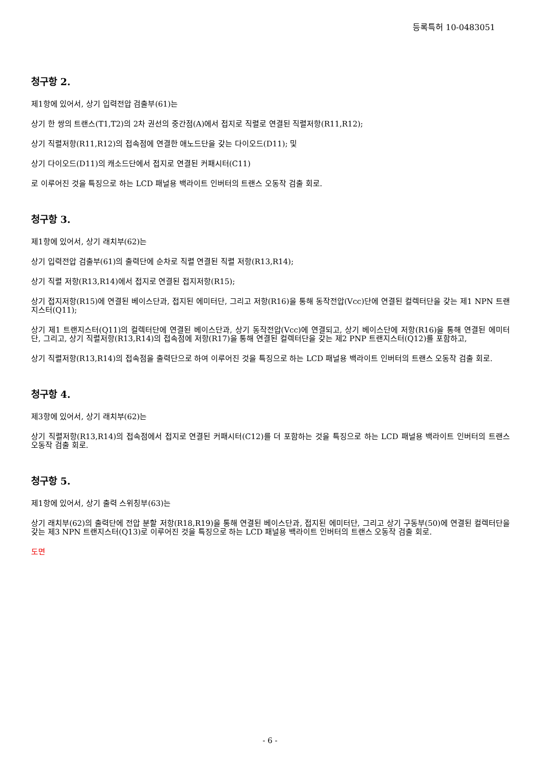등록특허 10-0483051
청구항 2.
제1항에 있어서, 상기 입력전압 검출부(61)는
상기 한 쌍의 트랜스(T1,T2)의 2차 권선의 중간점(A)에서 접지로 직렬로 연결된 직렬저항(R11,R12);
상기 직렬저항(R11,R12)의 접속점에 연결한 애노드단을 갖는 다이오드(D11); 및
상기 다이오드(D11)의 캐소드단에서 접지로 연결된 커패시터(C11)
로 이루어진 것을 특징으로 하는 LCD 패널용 백라이트 인버터의 트랜스 오동작 검출 회로.
청구항 3.
제1항에 있어서, 상기 래치부(62)는
상기 입력전압 검출부(61)의 출력단에 순차로 직렬 연결된 직렬 저항(R13,R14);
상기 직렬 저항(R13,R14)에서 접지로 연결된 접지저항(R15);
상기 접지저항(R15)에 연결된 베이스단과, 접지된 에미터단, 그리고 저항(R16)을 통해 동작전압(Vcc)단에 연결된 컬렉터단을 갖는 제1 NPN 트랜지스터(Q11);
상기 제1 트랜지스터(Q11)의 컬렉터단에 연결된 베이스단과, 상기 동작전압(Vcc)에 연결되고, 상기 베이스단에 저항(R16)을 통해 연결된 에미터단, 그리고, 상기 직렬저항(R13,R14)의 접속점에 저항(R17)을 통해 연결된 컬렉터단을 갖는 제2 PNP 트랜지스터(Q12)를 포함하고,
상기 직렬저항(R13,R14)의 접속점을 출력단으로 하여 이루어진 것을 특징으로 하는 LCD 패널용 백라이트 인버터의 트랜스 오동작 검출 회로.
청구항 4.
제3항에 있어서, 상기 래치부(62)는
상기 직렬저항(R13,R14)의 접속점에서 접지로 연결된 커패시터(C12)를 더 포함하는 것을 특징으로 하는 LCD 패널용 백라이트 인버터의 트랜스 오동작 검출 회로.
청구항 5.
제1항에 있어서, 상기 출력 스위칭부(63)는
상기 래치부(62)의 출력단에 전압 분할 저항(R18,R19)을 통해 연결된 베이스단과, 접지된 에미터단, 그리고 상기 구동부(50)에 연결된 컬렉터단을 갖는 제3 NPN 트랜지스터(Q13)로 이루어진 것을 특징으로 하는 LCD 패널용 백라이트 인버터의 트랜스 오동작 검출 회로.
도면
- 6 -